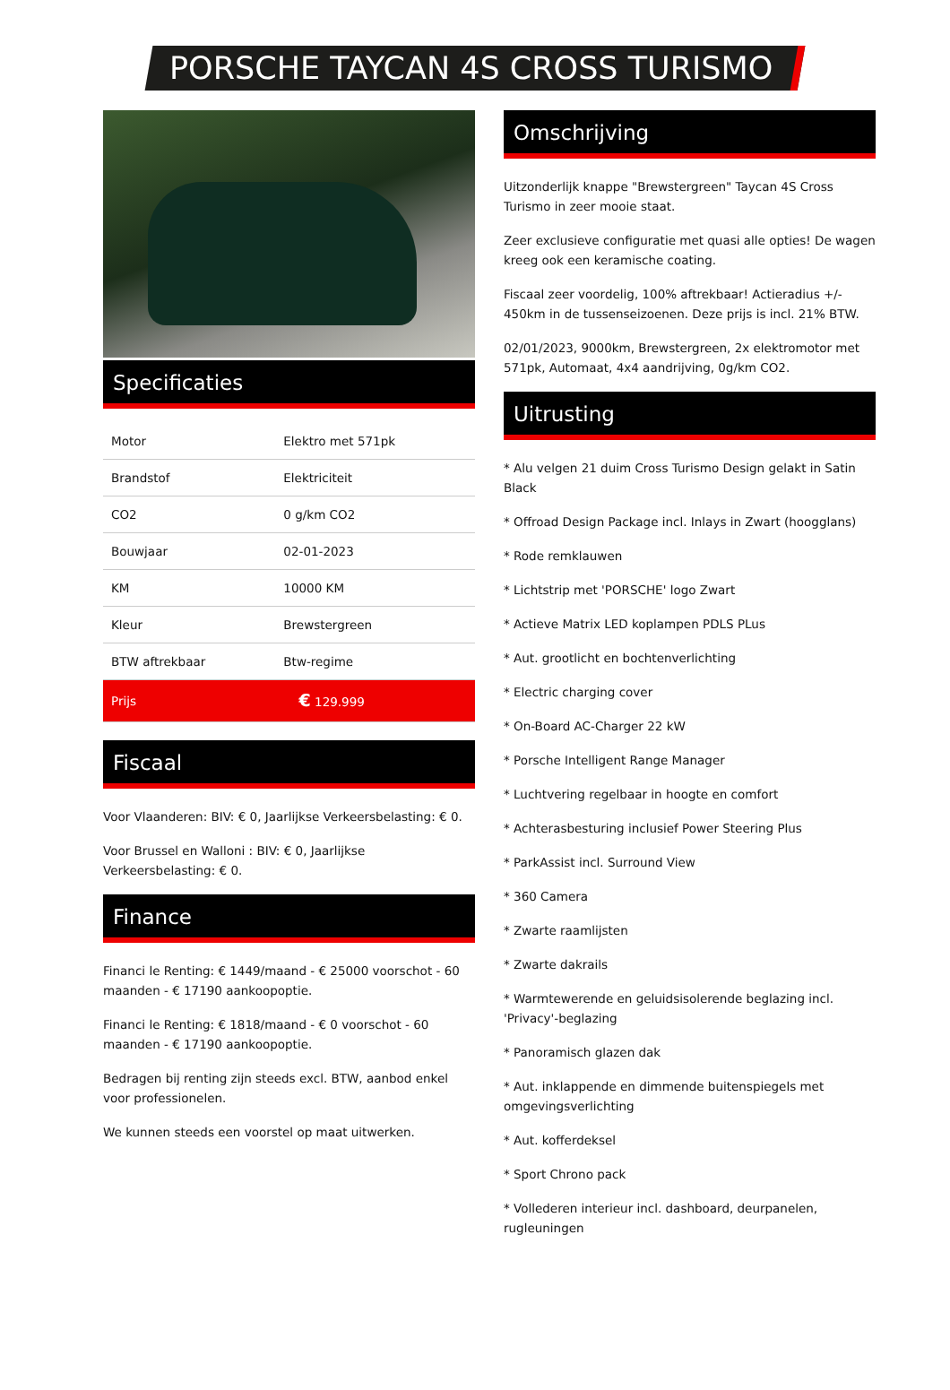PORSCHE TAYCAN 4S CROSS TURISMO
Specificaties
| Motor | Elektro met 571pk |
| Brandstof | Elektriciteit |
| CO2 | 0 g/km CO2 |
| Bouwjaar | 02-01-2023 |
| KM | 10000 KM |
| Kleur | Brewstergreen |
| BTW aftrekbaar | Btw-regime |
| Prijs | € 129.999 |
Fiscaal
Voor Vlaanderen: BIV: € 0, Jaarlijkse Verkeersbelasting: € 0.
Voor Brussel en Walloni : BIV: € 0, Jaarlijkse Verkeersbelasting: € 0.
Finance
Financi le Renting: € 1449/maand - € 25000 voorschot - 60 maanden - € 17190 aankoopoptie.
Financi le Renting: € 1818/maand - € 0 voorschot - 60 maanden - € 17190 aankoopoptie.
Bedragen bij renting zijn steeds excl. BTW, aanbod enkel voor professionelen.
We kunnen steeds een voorstel op maat uitwerken.
Omschrijving
Uitzonderlijk knappe "Brewstergreen" Taycan 4S Cross Turismo in zeer mooie staat.
Zeer exclusieve configuratie met quasi alle opties! De wagen kreeg ook een keramische coating.
Fiscaal zeer voordelig, 100% aftrekbaar! Actieradius +/- 450km in de tussenseizoenen. Deze prijs is incl. 21% BTW.
02/01/2023, 9000km, Brewstergreen, 2x elektromotor met 571pk, Automaat, 4x4 aandrijving, 0g/km CO2.
Uitrusting
* Alu velgen 21 duim Cross Turismo Design gelakt in Satin Black
* Offroad Design Package incl. Inlays in Zwart (hoogglans)
* Rode remklauwen
* Lichtstrip met 'PORSCHE' logo Zwart
* Actieve Matrix LED koplampen PDLS PLus
* Aut. grootlicht en bochtenverlichting
* Electric charging cover
* On-Board AC-Charger 22 kW
* Porsche Intelligent Range Manager
* Luchtvering regelbaar in hoogte en comfort
* Achterasbesturing inclusief Power Steering Plus
* ParkAssist incl. Surround View
* 360 Camera
* Zwarte raamlijsten
* Zwarte dakrails
* Warmtewerende en geluidsisolerende beglazing incl. 'Privacy'-beglazing
* Panoramisch glazen dak
* Aut. inklappende en dimmende buitenspiegels met omgevingsverlichting
* Aut. kofferdeksel
* Sport Chrono pack
* Vollederen interieur incl. dashboard, deurpanelen, rugleuningen